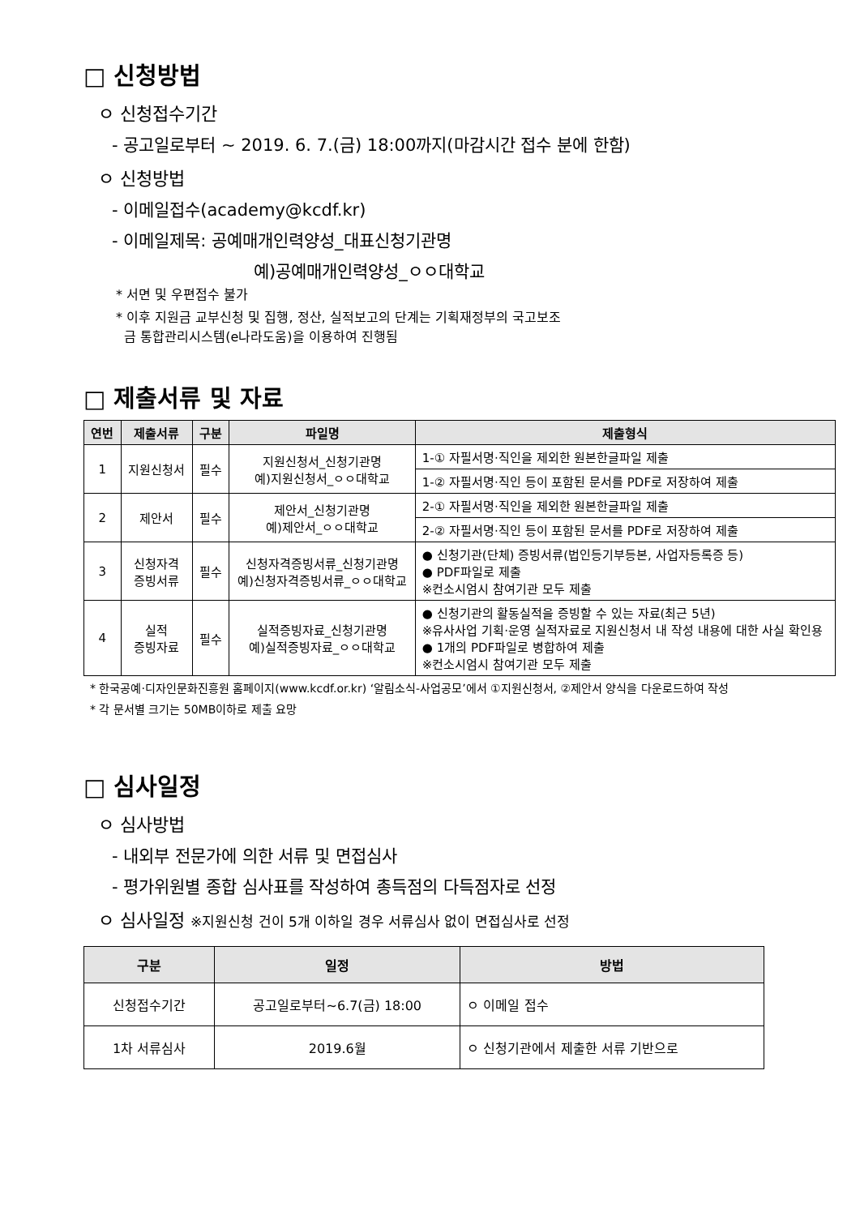□ 신청방법
ㅇ 신청접수기간
- 공고일로부터 ~ 2019. 6. 7.(금) 18:00까지(마감시간 접수 분에 한함)
ㅇ 신청방법
- 이메일접수(academy@kcdf.kr)
- 이메일제목: 공예매개인력양성_대표신청기관명
예)공예매개인력양성_ㅇㅇ대학교
* 서면 및 우편접수 불가
* 이후 지원금 교부신청 및 집행, 정산, 실적보고의 단계는 기획재정부의 국고보조
금 통합관리시스템(e나라도움)을 이용하여 진행됨
□ 제출서류 및 자료
| 연번 | 제출서류 | 구분 | 파일명 | 제출형식 |
| --- | --- | --- | --- | --- |
| 1 | 지원신청서 | 필수 | 지원신청서_신청기관명 예)지원신청서_ㅇㅇ대학교 | 1-① 자필서명·직인을 제외한 원본한글파일 제출 |
| | | | | 1-② 자필서명·직인 등이 포함된 문서를 PDF로 저장하여 제출 |
| 2 | 제안서 | 필수 | 제안서_신청기관명 예)제안서_ㅇㅇ대학교 | 2-① 자필서명·직인을 제외한 원본한글파일 제출 |
| | | | | 2-② 자필서명·직인 등이 포함된 문서를 PDF로 저장하여 제출 |
| 3 | 신청자격 증빙서류 | 필수 | 신청자격증빙서류_신청기관명 예)신청자격증빙서류_ㅇㅇ대학교 | ● 신청기관(단체) 증빙서류(법인등기부등본, 사업자등록증 등) ● PDF파일로 제출 ※컨소시엄시 참여기관 모두 제출 |
| 4 | 실적 증빙자료 | 필수 | 실적증빙자료_신청기관명 예)실적증빙자료_ㅇㅇ대학교 | ● 신청기관의 활동실적을 증빙할 수 있는 자료(최근 5년) ※유사사업 기획·운영 실적자료로 지원신청서 내 작성 내용에 대한 사실 확인용 ● 1개의 PDF파일로 병합하여 제출 ※컨소시엄시 참여기관 모두 제출 |
* 한국공예·디자인문화진흥원 홈페이지(www.kcdf.or.kr) ‘알림소식-사업공모’에서 ①지원신청서, ②제안서 양식을 다운로드하여 작성
* 각 문서별 크기는 50MB이하로 제출 요망
□ 심사일정
ㅇ 심사방법
- 내외부 전문가에 의한 서류 및 면접심사
- 평가위원별 종합 심사표를 작성하여 총득점의 다득점자로 선정
ㅇ 심사일정 ※지원신청 건이 5개 이하일 경우 서류심사 없이 면접심사로 선정
| 구분 | 일정 | 방법 |
| --- | --- | --- |
| 신청접수기간 | 공고일로부터~6.7(금) 18:00 | ㅇ 이메일 접수 |
| 1차 서류심사 | 2019.6월 | ㅇ 신청기관에서 제출한 서류 기반으로 |